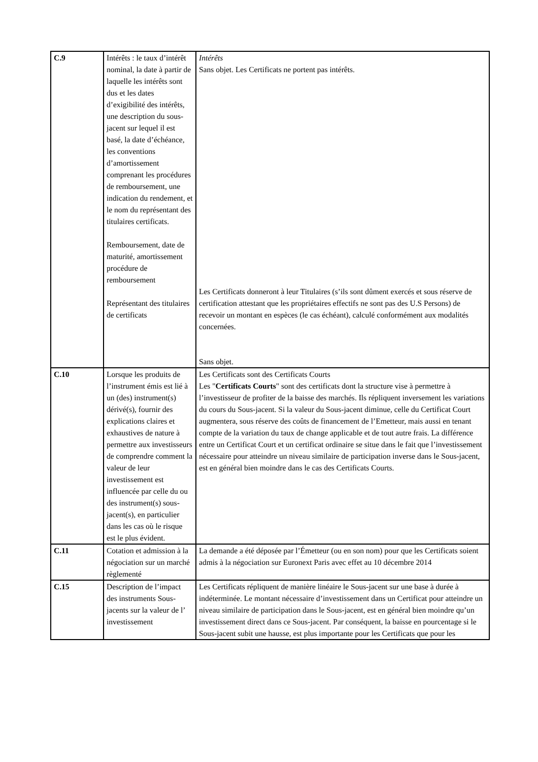| C.9 | Intérêts : le taux d’intérêt nominal, la date à partir de laquelle les intérêts sont dus et les dates d’exigibilité des intérêts, une description du sous-jacent sur lequel il est basé, la date d’échéance, les conventions d’amortissement comprenant les procédures de remboursement, une indication du rendement, et le nom du représentant des titulaires certificats. Remboursement, date de maturité, amortissement procédure de remboursement Représentant des titulaires de certificats | Intérêts Sans objet. Les Certificats ne portent pas intérêts. Les Certificats donneront à leur Titulaires (s’ils sont dûment exercés et sous réserve de certification attestant que les propriétaires effectifs ne sont pas des U.S Persons) de recevoir un montant en espèces (le cas échéant), calculé conformément aux modalités concernées. Sans objet. |
| C.10 | Lorsque les produits de l’instrument émis est lié à un (des) instrument(s) dérivé(s), fournir des explications claires et exhaustives de nature à permettre aux investisseurs de comprendre comment la valeur de leur investissement est influencée par celle du ou des instrument(s) sous-jacent(s), en particulier dans les cas où le risque est le plus évident. | Les Certificats sont des Certificats Courts Les " Certificats Courts " sont des certificats dont la structure vise à permettre à l’investisseur de profiter de la baisse des marchés. Ils répliquent inversement les variations du cours du Sous-jacent. Si la valeur du Sous-jacent diminue, celle du Certificat Court augmentera, sous réserve des coûts de financement de l’Emetteur, mais aussi en tenant compte de la variation du taux de change applicable et de tout autre frais. La différence entre un Certificat Court et un certificat ordinaire se situe dans le fait que l’investissement nécessaire pour atteindre un niveau similaire de participation inverse dans le Sous-jacent, est en général bien moindre dans le cas des Certificats Courts. |
| C.11 | Cotation et admission à la négociation sur un marché règlementé | La demande a été déposée par l’Émetteur (ou en son nom) pour que les Certificats soient admis à la négociation sur Euronext Paris avec effet au 10 décembre 2014 |
| C.15 | Description de l’impact des instruments Sous-jacents sur la valeur de l’ investissement | Les Certificats répliquent de manière linéaire le Sous-jacent sur une base à durée à indéterminée. Le montant nécessaire d’investissement dans un Certificat pour atteindre un niveau similaire de participation dans le Sous-jacent, est en général bien moindre qu’un investissement direct dans ce Sous-jacent. Par conséquent, la baisse en pourcentage si le Sous-jacent subit une hausse, est plus importante pour les Certificats que pour les |